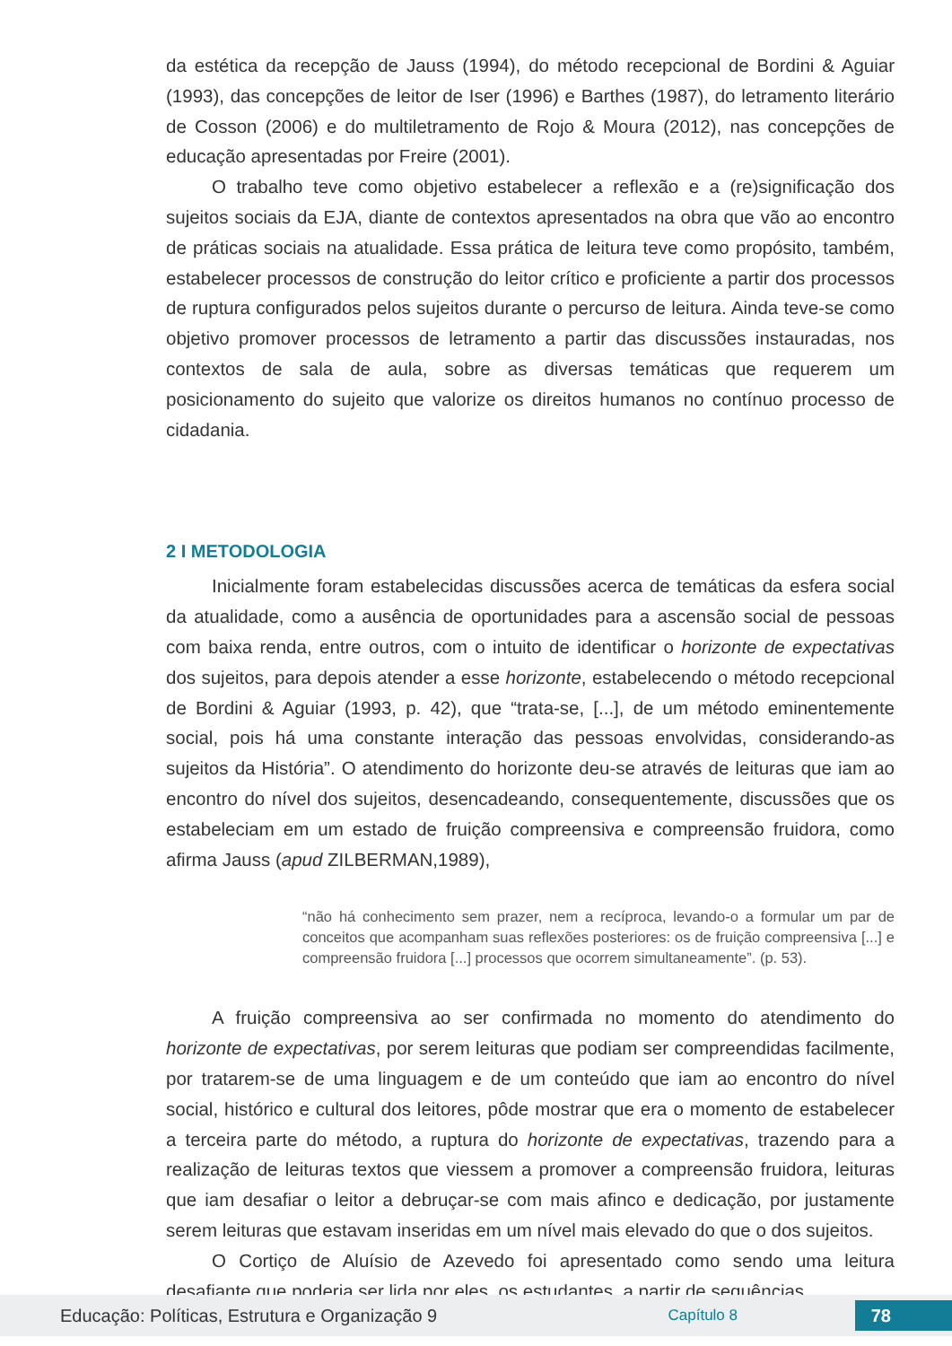da estética da recepção de Jauss (1994), do método recepcional de Bordini & Aguiar (1993), das concepções de leitor de Iser (1996) e Barthes (1987), do letramento literário de Cosson (2006) e do multiletramento de Rojo & Moura (2012), nas concepções de educação apresentadas por Freire (2001).
O trabalho teve como objetivo estabelecer a reflexão e a (re)significação dos sujeitos sociais da EJA, diante de contextos apresentados na obra que vão ao encontro de práticas sociais na atualidade. Essa prática de leitura teve como propósito, também, estabelecer processos de construção do leitor crítico e proficiente a partir dos processos de ruptura configurados pelos sujeitos durante o percurso de leitura. Ainda teve-se como objetivo promover processos de letramento a partir das discussões instauradas, nos contextos de sala de aula, sobre as diversas temáticas que requerem um posicionamento do sujeito que valorize os direitos humanos no contínuo processo de cidadania.
2 I METODOLOGIA
Inicialmente foram estabelecidas discussões acerca de temáticas da esfera social da atualidade, como a ausência de oportunidades para a ascensão social de pessoas com baixa renda, entre outros, com o intuito de identificar o horizonte de expectativas dos sujeitos, para depois atender a esse horizonte, estabelecendo o método recepcional de Bordini & Aguiar (1993, p. 42), que “trata-se, [...], de um método eminentemente social, pois há uma constante interação das pessoas envolvidas, considerando-as sujeitos da História”. O atendimento do horizonte deu-se através de leituras que iam ao encontro do nível dos sujeitos, desencadeando, consequentemente, discussões que os estabeleciam em um estado de fruição compreensiva e compreensão fruidora, como afirma Jauss (apud ZILBERMAN,1989),
“não há conhecimento sem prazer, nem a recíproca, levando-o a formular um par de conceitos que acompanham suas reflexões posteriores: os de fruição compreensiva [...] e compreensão fruidora [...] processos que ocorrem simultaneamente”. (p. 53).
A fruição compreensiva ao ser confirmada no momento do atendimento do horizonte de expectativas, por serem leituras que podiam ser compreendidas facilmente, por tratarem-se de uma linguagem e de um conteúdo que iam ao encontro do nível social, histórico e cultural dos leitores, pôde mostrar que era o momento de estabelecer a terceira parte do método, a ruptura do horizonte de expectativas, trazendo para a realização de leituras textos que viessem a promover a compreensão fruidora, leituras que iam desafiar o leitor a debruçar-se com mais afinco e dedicação, por justamente serem leituras que estavam inseridas em um nível mais elevado do que o dos sujeitos.
O Cortiço de Aluísio de Azevedo foi apresentado como sendo uma leitura desafiante que poderia ser lida por eles, os estudantes, a partir de sequências
Educação: Políticas, Estrutura e Organização 9 Capítulo 8 78